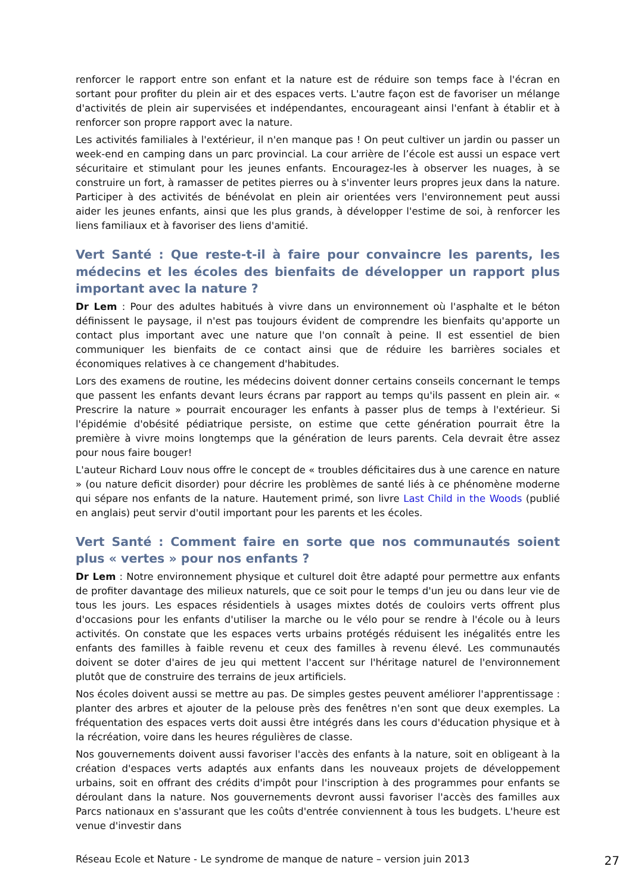renforcer le rapport entre son enfant et la nature est de réduire son temps face à l'écran en sortant pour profiter du plein air et des espaces verts. L'autre façon est de favoriser un mélange d'activités de plein air supervisées et indépendantes, encourageant ainsi l'enfant à établir et à renforcer son propre rapport avec la nature.
Les activités familiales à l'extérieur, il n'en manque pas ! On peut cultiver un jardin ou passer un week-end en camping dans un parc provincial. La cour arrière de l’école est aussi un espace vert sécuritaire et stimulant pour les jeunes enfants. Encouragez-les à observer les nuages, à se construire un fort, à ramasser de petites pierres ou à s'inventer leurs propres jeux dans la nature. Participer à des activités de bénévolat en plein air orientées vers l'environnement peut aussi aider les jeunes enfants, ainsi que les plus grands, à développer l'estime de soi, à renforcer les liens familiaux et à favoriser des liens d'amitié.
Vert Santé : Que reste-t-il à faire pour convaincre les parents, les médecins et les écoles des bienfaits de développer un rapport plus important avec la nature ?
Dr Lem : Pour des adultes habitués à vivre dans un environnement où l'asphalte et le béton définissent le paysage, il n'est pas toujours évident de comprendre les bienfaits qu'apporte un contact plus important avec une nature que l'on connaît à peine. Il est essentiel de bien communiquer les bienfaits de ce contact ainsi que de réduire les barrières sociales et économiques relatives à ce changement d'habitudes.
Lors des examens de routine, les médecins doivent donner certains conseils concernant le temps que passent les enfants devant leurs écrans par rapport au temps qu'ils passent en plein air. « Prescrire la nature » pourrait encourager les enfants à passer plus de temps à l'extérieur. Si l'épidémie d'obésité pédiatrique persiste, on estime que cette génération pourrait être la première à vivre moins longtemps que la génération de leurs parents. Cela devrait être assez pour nous faire bouger!
L'auteur Richard Louv nous offre le concept de « troubles déficitaires dus à une carence en nature » (ou nature deficit disorder) pour décrire les problèmes de santé liés à ce phénomène moderne qui sépare nos enfants de la nature. Hautement primé, son livre Last Child in the Woods (publié en anglais) peut servir d'outil important pour les parents et les écoles.
Vert Santé : Comment faire en sorte que nos communautés soient plus « vertes » pour nos enfants ?
Dr Lem : Notre environnement physique et culturel doit être adapté pour permettre aux enfants de profiter davantage des milieux naturels, que ce soit pour le temps d'un jeu ou dans leur vie de tous les jours. Les espaces résidentiels à usages mixtes dotés de couloirs verts offrent plus d'occasions pour les enfants d'utiliser la marche ou le vélo pour se rendre à l'école ou à leurs activités. On constate que les espaces verts urbains protégés réduisent les inégalités entre les enfants des familles à faible revenu et ceux des familles à revenu élevé. Les communautés doivent se doter d'aires de jeu qui mettent l'accent sur l'héritage naturel de l'environnement plutôt que de construire des terrains de jeux artificiels.
Nos écoles doivent aussi se mettre au pas. De simples gestes peuvent améliorer l'apprentissage : planter des arbres et ajouter de la pelouse près des fenêtres n'en sont que deux exemples. La fréquentation des espaces verts doit aussi être intégrés dans les cours d'éducation physique et à la récréation, voire dans les heures régulières de classe.
Nos gouvernements doivent aussi favoriser l'accès des enfants à la nature, soit en obligeant à la création d'espaces verts adaptés aux enfants dans les nouveaux projets de développement urbains, soit en offrant des crédits d'impôt pour l'inscription à des programmes pour enfants se déroulant dans la nature. Nos gouvernements devront aussi favoriser l'accès des familles aux Parcs nationaux en s'assurant que les coûts d'entrée conviennent à tous les budgets. L'heure est venue d'investir dans
Réseau Ecole et Nature - Le syndrome de manque de nature – version juin 2013 27